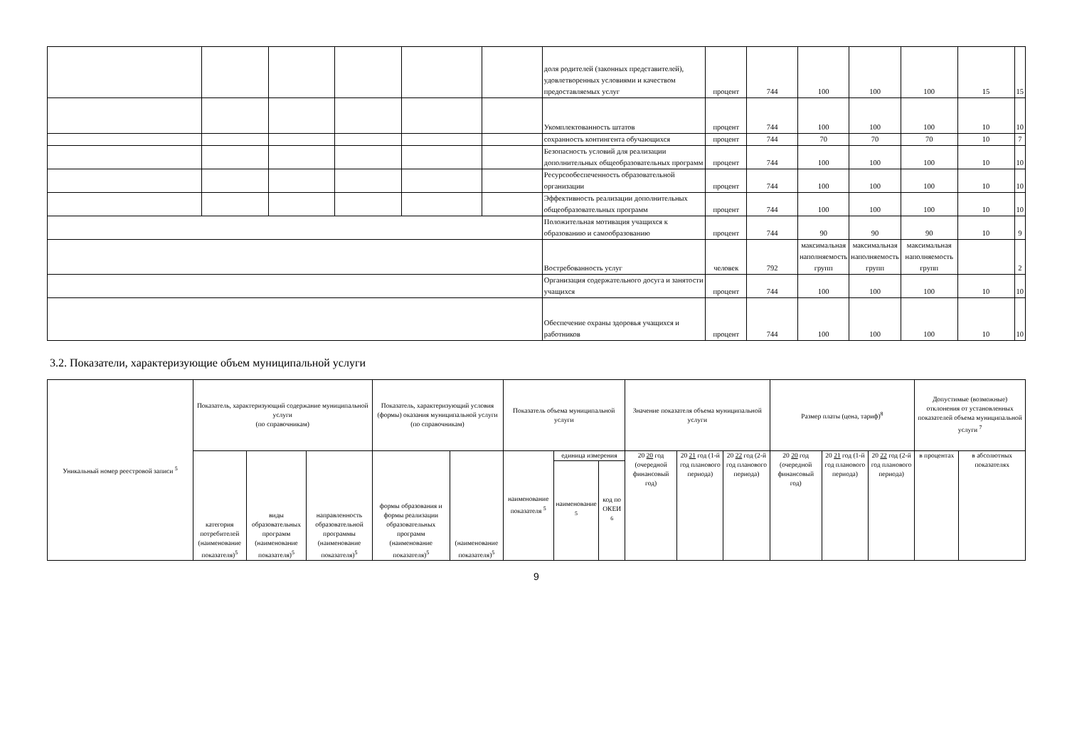| | | | | | | доля родителей (законных представителей), удовлетворенных условиями и качеством предоставляемых услуг | процент | 744 | 100 | 100 | 100 | 15 | 15 |
| | | | | | | Укомплектованность штатов | процент | 744 | 100 | 100 | 100 | 10 | 10 |
| | | | | | | сохранность контингента обучающихся | процент | 744 | 70 | 70 | 70 | 10 | 7 |
| | | | | | | Безопасность условий для реализации дополнительных общеобразовательных программ | процент | 744 | 100 | 100 | 100 | 10 | 10 |
| | | | | | | Ресурсообеспеченность образовательной организации | процент | 744 | 100 | 100 | 100 | 10 | 10 |
| | | | | | | Эффективность реализации дополнительных общеобразовательных программ | процент | 744 | 100 | 100 | 100 | 10 | 10 |
| | | | | | | Положительная мотивация учащихся к образованию и самообразованию | процент | 744 | 90 | 90 | 90 | 10 | 9 |
| | | | | | | Востребованность услуг | человек | 792 | максимальная наполняемость групп | максимальная наполняемость групп | максимальная наполняемость групп | | 2 |
| | | | | | | Организация содержательного досуга и занятости учащихся | процент | 744 | 100 | 100 | 100 | 10 | 10 |
| | | | | | | Обеспечение охраны здоровья учащихся и работников | процент | 744 | 100 | 100 | 100 | 10 | 10 |
3.2. Показатели, характеризующие объем муниципальной услуги
| Уникальный номер реестровой записи <sup>5</sup> | Показатель, характеризующий содержание муниципальной услуги (по справочникам) | | | Показатель, характеризующий условия (формы) оказания муниципальной услуги (по справочникам) | | Показатель объема муниципальной услуги | | | Значение показателя объема муниципальной услуги | | | Размер платы (цена, тариф)<sup>8</sup> | | | Допустимые (возможные) отклонения от установленных показателей объема муниципальной услуги <sup>7</sup> | |
| --- | --- | --- | --- | --- | --- | --- | --- | --- | --- | --- | --- | --- | --- | --- | --- | --- |
| | категория потребителей (наименование показателя)<sup>5</sup> | виды образовательных программ (наименование показателя)<sup>5</sup> | направленность образовательной программы (наименование показателя)<sup>5</sup> | формы образования и формы реализации образовательных программ (наименование показателя)<sup>5</sup> | (наименование показателя)<sup>5</sup> | наименование показателя <sup>5</sup> | единица измерения | | 20 20 год (очередной финансовый год) | 20 21 год (1-й год планового периода) | 20 22 год (2-й год планового периода) | 20 20 год (очередной финансовый год) | 20 21 год (1-й год планового периода) | 20 22 год (2-й год планового периода) | в процентах | в абсолютных показателях |
| | | | | | | | наименование <sup>5</sup> | код по ОКЕИ <sup>6</sup> | | | | | | | | |
9